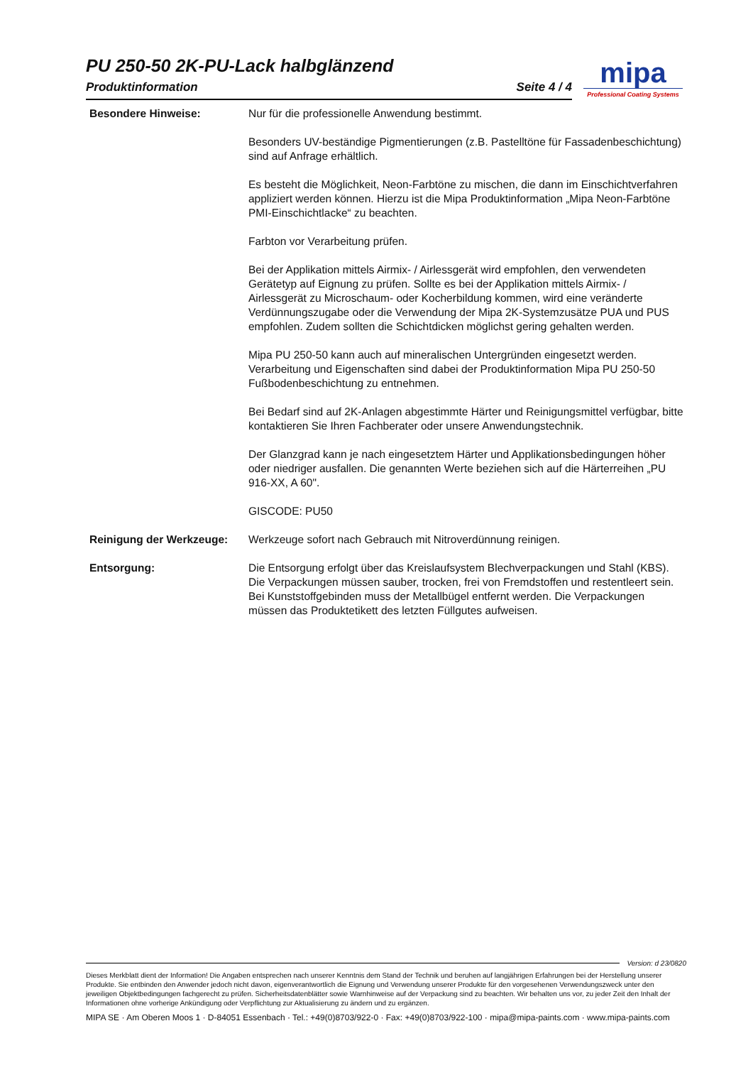PU 250-50 2K-PU-Lack halbglänzend
Produktinformation Seite 4 / 4
mipa
Professional Coating Systems
Besondere Hinweise: Nur für die professionelle Anwendung bestimmt.
Besonders UV-beständige Pigmentierungen (z.B. Pastelltöne für Fassadenbeschichtung) sind auf Anfrage erhältlich.
Es besteht die Möglichkeit, Neon-Farbtöne zu mischen, die dann im Einschichtverfahren appliziert werden können. Hierzu ist die Mipa Produktinformation „Mipa Neon-Farbtöne PMI-Einschichtlacke“ zu beachten.
Farbton vor Verarbeitung prüfen.
Bei der Applikation mittels Airmix- / Airlessgerät wird empfohlen, den verwendeten Gerätetyp auf Eignung zu prüfen. Sollte es bei der Applikation mittels Airmix- / Airlessgerät zu Microschaum- oder Kocherbildung kommen, wird eine veränderte Verdünnungszugabe oder die Verwendung der Mipa 2K-Systemzusätze PUA und PUS empfohlen. Zudem sollten die Schichtdicken möglichst gering gehalten werden.
Mipa PU 250-50 kann auch auf mineralischen Untergründen eingesetzt werden. Verarbeitung und Eigenschaften sind dabei der Produktinformation Mipa PU 250-50 Fußbodenbeschichtung zu entnehmen.
Bei Bedarf sind auf 2K-Anlagen abgestimmte Härter und Reinigungsmittel verfügbar, bitte kontaktieren Sie Ihren Fachberater oder unsere Anwendungstechnik.
Der Glanzgrad kann je nach eingesetztem Härter und Applikationsbedingungen höher oder niedriger ausfallen. Die genannten Werte beziehen sich auf die Härterreihen „PU 916-XX, A 60".
GISCODE: PU50
Reinigung der Werkzeuge: Werkzeuge sofort nach Gebrauch mit Nitroverdünnung reinigen.
Entsorgung: Die Entsorgung erfolgt über das Kreislaufsystem Blechverpackungen und Stahl (KBS). Die Verpackungen müssen sauber, trocken, frei von Fremdstoffen und restentleert sein. Bei Kunststoffgebinden muss der Metallbügel entfernt werden. Die Verpackungen müssen das Produktetikett des letzten Füllgutes aufweisen.
Version: d 23/0820
Dieses Merkblatt dient der Information! Die Angaben entsprechen nach unserer Kenntnis dem Stand der Technik und beruhen auf langjährigen Erfahrungen bei der Herstellung unserer Produkte. Sie entbinden den Anwender jedoch nicht davon, eigenverantwortlich die Eignung und Verwendung unserer Produkte für den vorgesehenen Verwendungszweck unter den jeweiligen Objektbedingungen fachgerecht zu prüfen. Sicherheitsdatenblätter sowie Warnhinweise auf der Verpackung sind zu beachten. Wir behalten uns vor, zu jeder Zeit den Inhalt der Informationen ohne vorherige Ankündigung oder Verpflichtung zur Aktualisierung zu ändern und zu ergänzen.
MIPA SE · Am Oberen Moos 1 · D-84051 Essenbach · Tel.: +49(0)8703/922-0 · Fax: +49(0)8703/922-100 · mipa@mipa-paints.com · www.mipa-paints.com